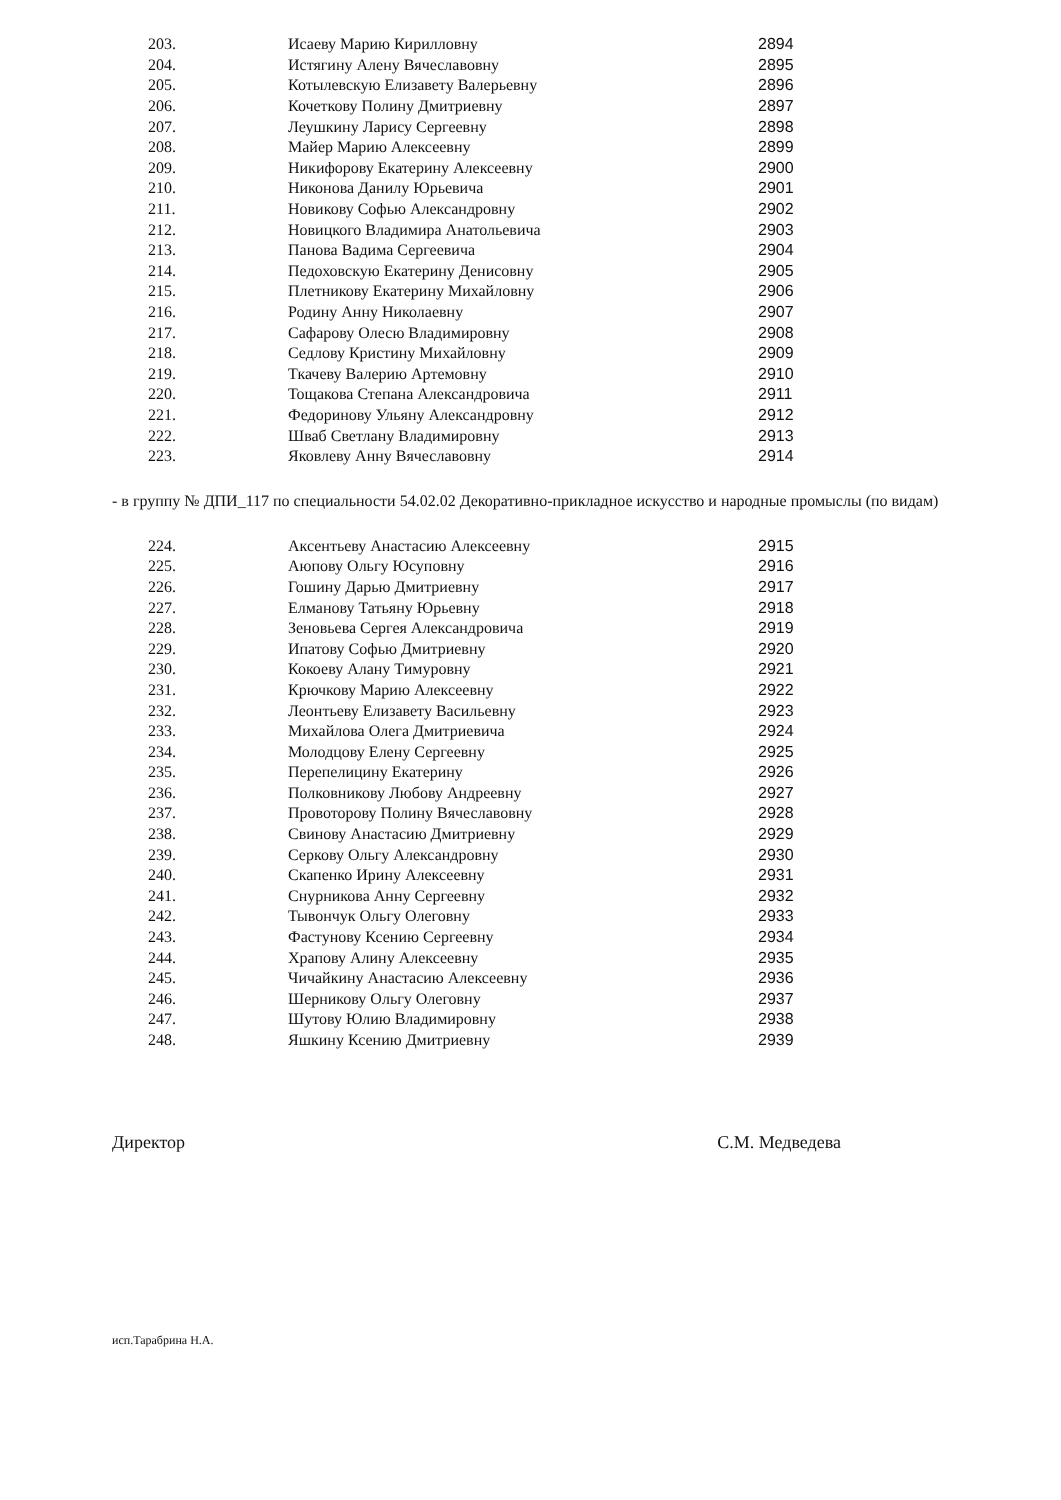| 203. | Исаеву Марию Кирилловну | 2894 |
| 204. | Истягину Алену Вячеславовну | 2895 |
| 205. | Котылевскую Елизавету Валерьевну | 2896 |
| 206. | Кочеткову Полину Дмитриевну | 2897 |
| 207. | Леушкину Ларису Сергеевну | 2898 |
| 208. | Майер Марию Алексеевну | 2899 |
| 209. | Никифорову Екатерину Алексеевну | 2900 |
| 210. | Никонова Данилу Юрьевича | 2901 |
| 211. | Новикову Софью Александровну | 2902 |
| 212. | Новицкого Владимира Анатольевича | 2903 |
| 213. | Панова Вадима Сергеевича | 2904 |
| 214. | Педоховскую Екатерину Денисовну | 2905 |
| 215. | Плетникову Екатерину Михайловну | 2906 |
| 216. | Родину Анну Николаевну | 2907 |
| 217. | Сафарову Олесю Владимировну | 2908 |
| 218. | Седлову Кристину Михайловну | 2909 |
| 219. | Ткачеву Валерию Артемовну | 2910 |
| 220. | Тощакова Степана Александровича | 2911 |
| 221. | Федоринову Ульяну Александровну | 2912 |
| 222. | Шваб Светлану Владимировну | 2913 |
| 223. | Яковлеву Анну Вячеславовну | 2914 |
- в группу № ДПИ_117 по специальности 54.02.02 Декоративно-прикладное искусство и народные промыслы (по видам)
| 224. | Аксентьеву Анастасию Алексеевну | 2915 |
| 225. | Аюпову Ольгу Юсуповну | 2916 |
| 226. | Гошину Дарью Дмитриевну | 2917 |
| 227. | Елманову Татьяну Юрьевну | 2918 |
| 228. | Зеновьева Сергея Александровича | 2919 |
| 229. | Ипатову Софью Дмитриевну | 2920 |
| 230. | Кокоеву Алану Тимуровну | 2921 |
| 231. | Крючкову Марию Алексеевну | 2922 |
| 232. | Леонтьеву Елизавету Васильевну | 2923 |
| 233. | Михайлова Олега Дмитриевича | 2924 |
| 234. | Молодцову Елену Сергеевну | 2925 |
| 235. | Перепелицину Екатерину | 2926 |
| 236. | Полковникову Любову Андреевну | 2927 |
| 237. | Провоторову Полину Вячеславовну | 2928 |
| 238. | Свинову Анастасию Дмитриевну | 2929 |
| 239. | Серкову Ольгу Александровну | 2930 |
| 240. | Скапенко Ирину Алексеевну | 2931 |
| 241. | Снурникова Анну Сергеевну | 2932 |
| 242. | Тывончук Ольгу Олеговну | 2933 |
| 243. | Фастунову Ксению Сергеевну | 2934 |
| 244. | Храпову Алину Алексеевну | 2935 |
| 245. | Чичайкину Анастасию Алексеевну | 2936 |
| 246. | Шерникову Ольгу Олеговну | 2937 |
| 247. | Шутову Юлию Владимировну | 2938 |
| 248. | Яшкину Ксению Дмитриевну | 2939 |
Директор С.М. Медведева
исп.Тарабрина Н.А.